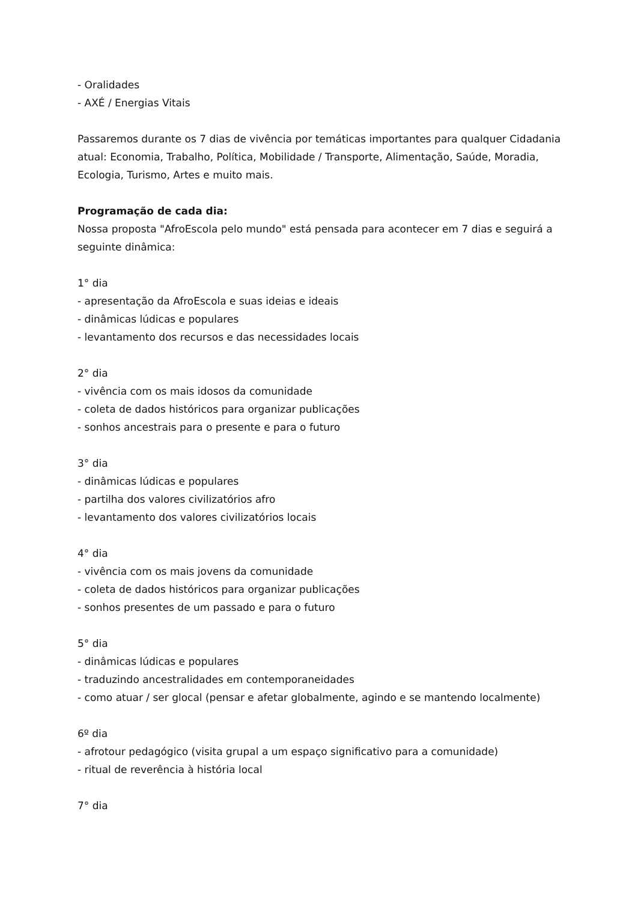- Oralidades
- AXÉ / Energias Vitais
Passaremos durante os 7 dias de vivência por temáticas importantes para qualquer Cidadania atual: Economia, Trabalho, Política, Mobilidade / Transporte, Alimentação, Saúde, Moradia, Ecologia, Turismo, Artes e muito mais.
Programação de cada dia:
Nossa proposta "AfroEscola pelo mundo" está pensada para acontecer em 7 dias e seguirá a seguinte dinâmica:
1° dia
- apresentação da AfroEscola e suas ideias e ideais
- dinâmicas lúdicas e populares
- levantamento dos recursos e das necessidades locais
2° dia
- vivência com os mais idosos da comunidade
- coleta de dados históricos para organizar publicações
- sonhos ancestrais para o presente e para o futuro
3° dia
- dinâmicas lúdicas e populares
- partilha dos valores civilizatórios afro
- levantamento dos valores civilizatórios locais
4° dia
- vivência com os mais jovens da comunidade
- coleta de dados históricos para organizar publicações
- sonhos presentes de um passado e para o futuro
5° dia
- dinâmicas lúdicas e populares
- traduzindo ancestralidades em contemporaneidades
- como atuar / ser glocal (pensar e afetar globalmente, agindo e se mantendo localmente)
6º dia
- afrotour pedagógico (visita grupal a um espaço significativo para a comunidade)
- ritual de reverência à história local
7° dia